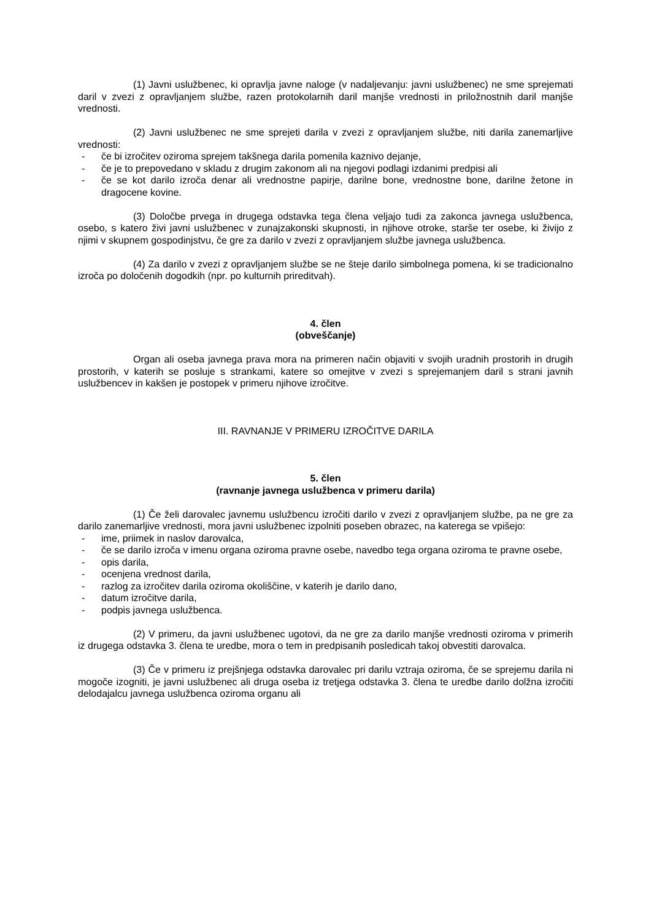(1) Javni uslužbenec, ki opravlja javne naloge (v nadaljevanju: javni uslužbenec) ne sme sprejemati daril v zvezi z opravljanjem službe, razen protokolarnih daril manjše vrednosti in priložnostnih daril manjše vrednosti.
(2) Javni uslužbenec ne sme sprejeti darila v zvezi z opravljanjem službe, niti darila zanemarljive vrednosti:
- če bi izročitev oziroma sprejem takšnega darila pomenila kaznivo dejanje,
- če je to prepovedano v skladu z drugim zakonom ali na njegovi podlagi izdanimi predpisi ali
- če se kot darilo izroča denar ali vrednostne papirje, darilne bone, vrednostne bone, darilne žetone in dragocene kovine.
(3) Določbe prvega in drugega odstavka tega člena veljajo tudi za zakonca javnega uslužbenca, osebo, s katero živi javni uslužbenec v zunajzakonski skupnosti, in njihove otroke, starše ter osebe, ki živijo z njimi v skupnem gospodinjstvu, če gre za darilo v zvezi z opravljanjem službe javnega uslužbenca.
(4) Za darilo v zvezi z opravljanjem službe se ne šteje darilo simbolnega pomena, ki se tradicionalno izroča po določenih dogodkih (npr. po kulturnih prireditvah).
4. člen
(obveščanje)
Organ ali oseba javnega prava mora na primeren način objaviti v svojih uradnih prostorih in drugih prostorih, v katerih se posluje s strankami, katere so omejitve v zvezi s sprejemanjem daril s strani javnih uslužbencev in kakšen je postopek v primeru njihove izročitve.
III. RAVNANJE V PRIMERU IZROČITVE DARILA
5. člen
(ravnanje javnega uslužbenca v primeru darila)
(1) Če želi darovalec javnemu uslužbencu izročiti darilo v zvezi z opravljanjem službe, pa ne gre za darilo zanemarljive vrednosti, mora javni uslužbenec izpolniti poseben obrazec, na katerega se vpišejo:
- ime, priimek in naslov darovalca,
- če se darilo izroča v imenu organa oziroma pravne osebe, navedbo tega organa oziroma te pravne osebe,
- opis darila,
- ocenjena vrednost darila,
- razlog za izročitev darila oziroma okoliščine, v katerih je darilo dano,
- datum izročitve darila,
- podpis javnega uslužbenca.
(2) V primeru, da javni uslužbenec ugotovi, da ne gre za darilo manjše vrednosti oziroma v primerih iz drugega odstavka 3. člena te uredbe, mora o tem in predpisanih posledicah takoj obvestiti darovalca.
(3) Če v primeru iz prejšnjega odstavka darovalec pri darilu vztraja oziroma, če se sprejemu darila ni mogoče izogniti, je javni uslužbenec ali druga oseba iz tretjega odstavka 3. člena te uredbe darilo dolžna izročiti delodajalcu javnega uslužbenca oziroma organu ali